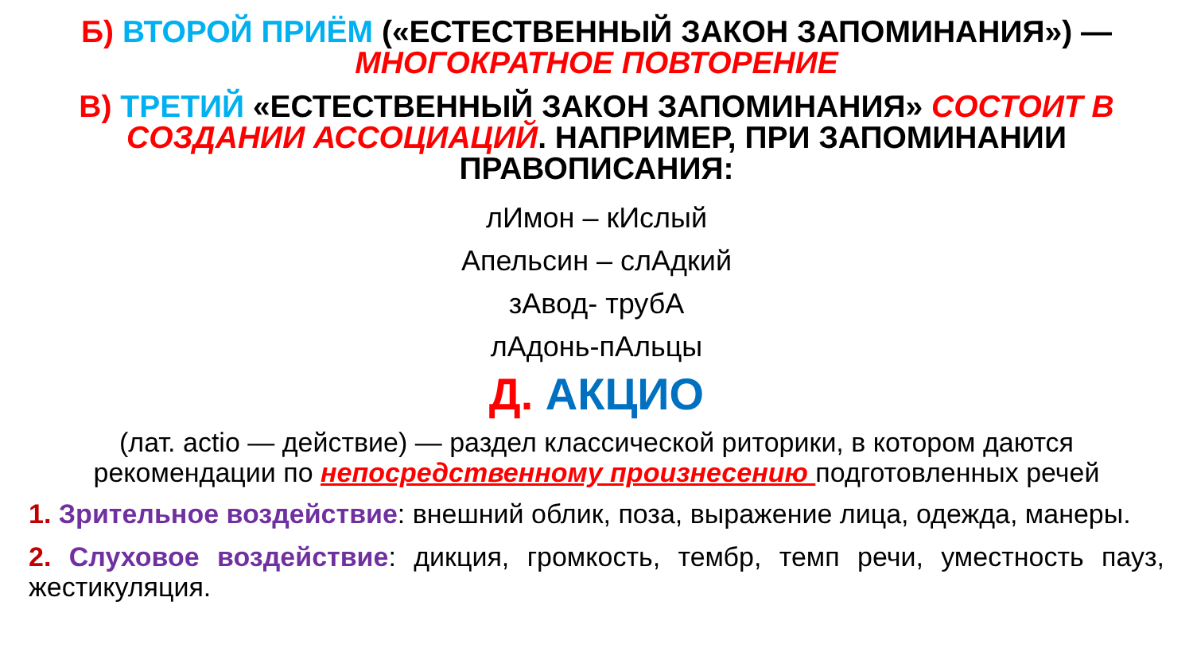Б) ВТОРОЙ ПРИЁМ («ЕСТЕСТВЕННЫЙ ЗАКОН ЗАПОМИНАНИЯ») — МНОГОКРАТНОЕ ПОВТОРЕНИЕ
В) ТРЕТИЙ «ЕСТЕСТВЕННЫЙ ЗАКОН ЗАПОМИНАНИЯ» СОСТОИТ В СОЗДАНИИ АССОЦИАЦИЙ. НАПРИМЕР, ПРИ ЗАПОМИНАНИИ ПРАВОПИСАНИЯ:
лИмон – кИслый
Апельсин – слАдкий
зАвод- трубА
лАдонь-пАльцы
Д. АКЦИО
(лат. actio — действие) — раздел классической риторики, в котором даются рекомендации по непосредственному произнесению подготовленных речей
1. Зрительное воздействие: внешний облик, поза, выражение лица, одежда, манеры.
2. Слуховое воздействие: дикция, громкость, тембр, темп речи, уместность пауз, жестикуляция.